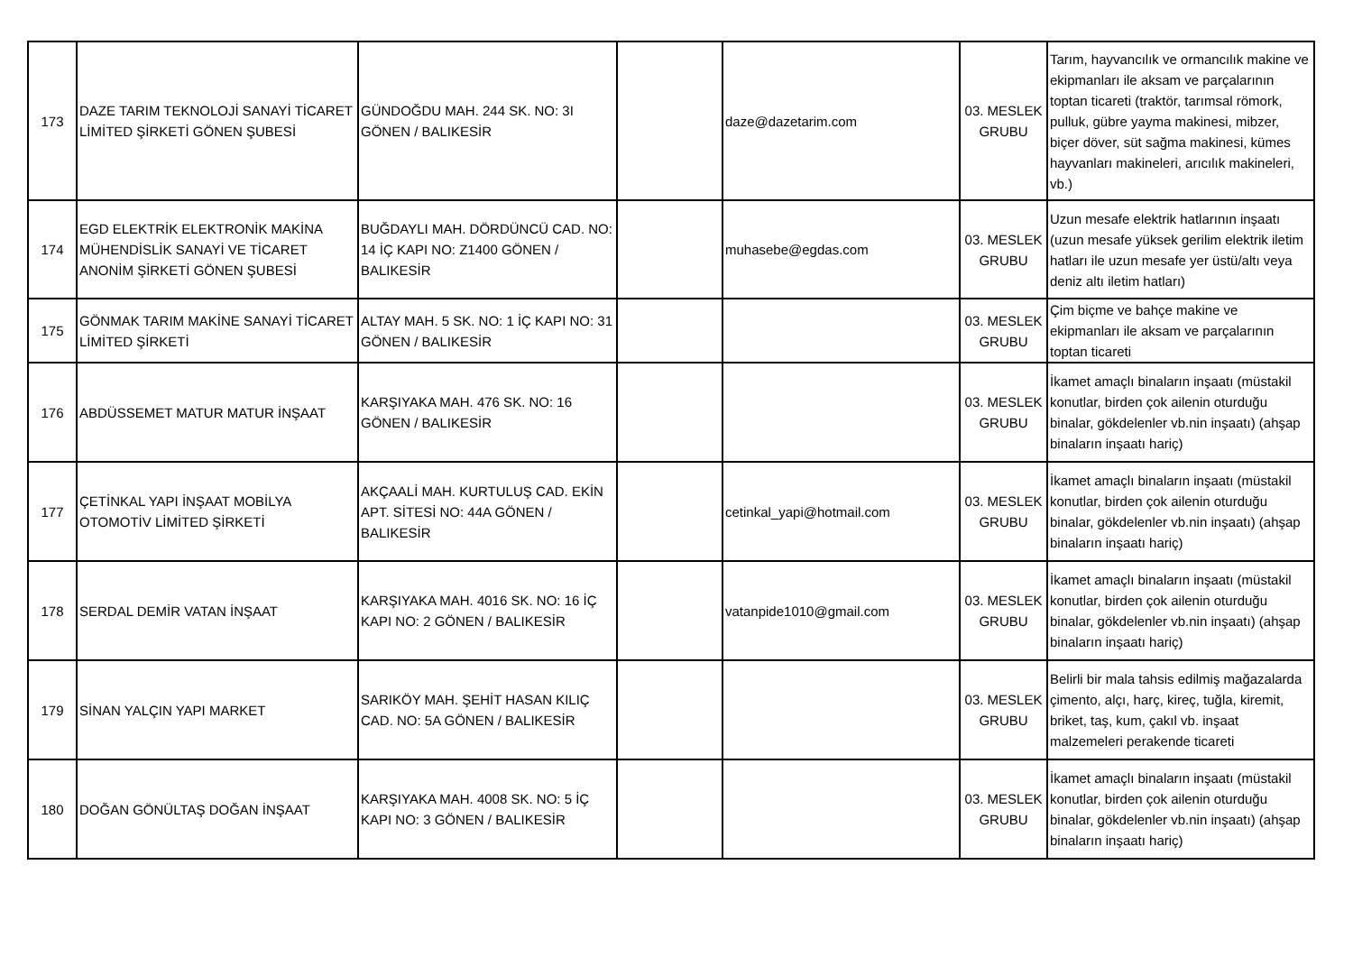| 173 | DAZE TARIM TEKNOLOJİ SANAYİ TİCARET LİMİTED ŞİRKETİ GÖNEN ŞUBESİ | GÜNDOĞDU MAH. 244 SK. NO: 3I GÖNEN / BALIKESİR | | daze@dazetarim.com | 03. MESLEK GRUBU | Tarım, hayvancılık ve ormancılık makine ve ekipmanları ile aksam ve parçalarının toptan ticareti (traktör, tarımsal römork, pulluk, gübre yayma makinesi, mibzer, biçer döver, süt sağma makinesi, kümes hayvanları makineleri, arıcılık makineleri, vb.) |
| 174 | EGD ELEKTRİK ELEKTRONİK MAKİNA MÜHENDİSLİK SANAYİ VE TİCARET ANONİM ŞİRKETİ GÖNEN ŞUBESİ | BUĞDAYLI MAH. DÖRDÜNCÜ CAD. NO: 14 İÇ KAPI NO: Z1400 GÖNEN / BALIKESİR | | muhasebe@egdas.com | 03. MESLEK GRUBU | Uzun mesafe elektrik hatlarının inşaatı (uzun mesafe yüksek gerilim elektrik iletim hatları ile uzun mesafe yer üstü/altı veya deniz altı iletim hatları) |
| 175 | GÖNMAK TARIM MAKİNE SANAYİ TİCARET LİMİTED ŞİRKETİ | ALTAY MAH. 5 SK. NO: 1 İÇ KAPI NO: 31 GÖNEN / BALIKESİR | | | 03. MESLEK GRUBU | Çim biçme ve bahçe makine ve ekipmanları ile aksam ve parçalarının toptan ticareti |
| 176 | ABDÜSSEMET MATUR MATUR İNŞAAT | KARŞIYAKA MAH. 476 SK. NO: 16 GÖNEN / BALIKESİR | | | 03. MESLEK GRUBU | İkamet amaçlı binaların inşaatı (müstakil konutlar, birden çok ailenin oturduğu binalar, gökdelenler vb.nin inşaatı) (ahşap binaların inşaatı hariç) |
| 177 | ÇETİNKAL YAPI İNŞAAT MOBİLYA OTOMOTİV LİMİTED ŞİRKETİ | AKÇAALİ MAH. KURTULUŞ CAD. EKİN APT. SİTESİ NO: 44A GÖNEN / BALIKESİR | | cetinkal_yapi@hotmail.com | 03. MESLEK GRUBU | İkamet amaçlı binaların inşaatı (müstakil konutlar, birden çok ailenin oturduğu binalar, gökdelenler vb.nin inşaatı) (ahşap binaların inşaatı hariç) |
| 178 | SERDAL DEMİR VATAN İNŞAAT | KARŞIYAKA MAH. 4016 SK. NO: 16 İÇ KAPI NO: 2 GÖNEN / BALIKESİR | | vatanpide1010@gmail.com | 03. MESLEK GRUBU | İkamet amaçlı binaların inşaatı (müstakil konutlar, birden çok ailenin oturduğu binalar, gökdelenler vb.nin inşaatı) (ahşap binaların inşaatı hariç) |
| 179 | SİNAN YALÇIN YAPI MARKET | SARIKÖY MAH. ŞEHİT HASAN KILIÇ CAD. NO: 5A GÖNEN / BALIKESİR | | | 03. MESLEK GRUBU | Belirli bir mala tahsis edilmiş mağazalarda çimento, alçı, harç, kireç, tuğla, kiremit, briket, taş, kum, çakıl vb. inşaat malzemeleri perakende ticareti |
| 180 | DOĞAN GÖNÜLTAŞ DOĞAN İNŞAAT | KARŞIYAKA MAH. 4008 SK. NO: 5 İÇ KAPI NO: 3 GÖNEN / BALIKESİR | | | 03. MESLEK GRUBU | İkamet amaçlı binaların inşaatı (müstakil konutlar, birden çok ailenin oturduğu binalar, gökdelenler vb.nin inşaatı) (ahşap binaların inşaatı hariç) |